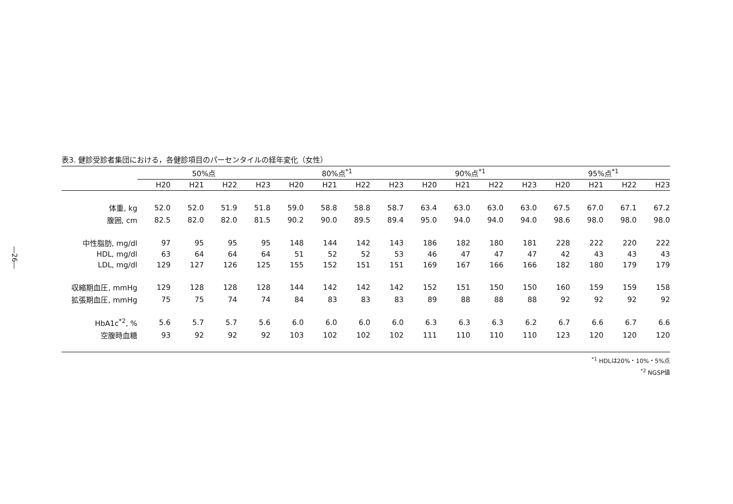―26―
表3. 健診受診者集団における，各健診項目のパーセンタイルの経年変化（女性）
| | 50%点 | | | | | 80%点<sup>*1</sup> | | | | | 90%点<sup>*1</sup> | | | | | 95%点<sup>*1</sup> | | | |
| --- | --- | --- | --- | --- | --- | --- | --- | --- | --- | --- | --- | --- | --- | --- | --- | --- | --- | --- | --- |
| | H20 | H21 | H22 | H23 | | H20 | H21 | H22 | H23 | | H20 | H21 | H22 | H23 | | H20 | H21 | H22 | H23 |
| 体重, kg | 52.0 | 52.0 | 51.9 | 51.8 | | 59.0 | 58.8 | 58.8 | 58.7 | | 63.4 | 63.0 | 63.0 | 63.0 | | 67.5 | 67.0 | 67.1 | 67.2 |
| 腹囲, cm | 82.5 | 82.0 | 82.0 | 81.5 | | 90.2 | 90.0 | 89.5 | 89.4 | | 95.0 | 94.0 | 94.0 | 94.0 | | 98.6 | 98.0 | 98.0 | 98.0 |
| 中性脂肪, mg/dl | 97 | 95 | 95 | 95 | | 148 | 144 | 142 | 143 | | 186 | 182 | 180 | 181 | | 228 | 222 | 220 | 222 |
| HDL, mg/dl | 63 | 64 | 64 | 64 | | 51 | 52 | 52 | 53 | | 46 | 47 | 47 | 47 | | 42 | 43 | 43 | 43 |
| LDL, mg/dl | 129 | 127 | 126 | 125 | | 155 | 152 | 151 | 151 | | 169 | 167 | 166 | 166 | | 182 | 180 | 179 | 179 |
| 収縮期血圧, mmHg | 129 | 128 | 128 | 128 | | 144 | 142 | 142 | 142 | | 152 | 151 | 150 | 150 | | 160 | 159 | 159 | 158 |
| 拡張期血圧, mmHg | 75 | 75 | 74 | 74 | | 84 | 83 | 83 | 83 | | 89 | 88 | 88 | 88 | | 92 | 92 | 92 | 92 |
| HbA1c<sup>*2</sup>, % | 5.6 | 5.7 | 5.7 | 5.6 | | 6.0 | 6.0 | 6.0 | 6.0 | | 6.3 | 6.3 | 6.3 | 6.2 | | 6.7 | 6.6 | 6.7 | 6.6 |
| 空腹時血糖 | 93 | 92 | 92 | 92 | | 103 | 102 | 102 | 102 | | 111 | 110 | 110 | 110 | | 123 | 120 | 120 | 120 |
<sup>*1</sup> HDLは20%・10%・5%点
<sup>*2</sup> NGSP値